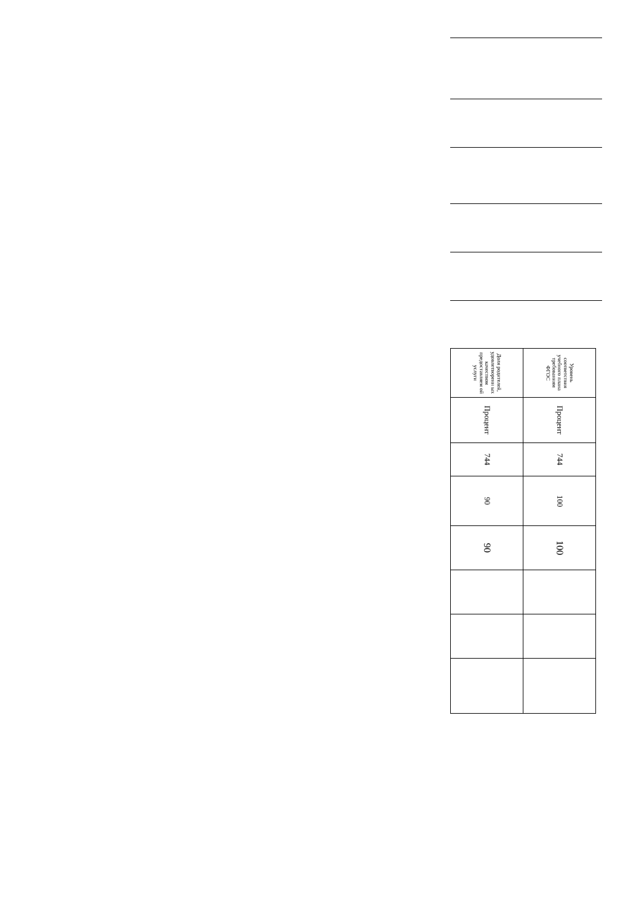| Уровень соответствия учебного плана требованиям ФГОС | Процент | 744 | 100 | 100 | | | |
| Доля родителей, удовлетворенн ых качеством предоставляем ой услуги | Процент | 744 | 90 | 90 | | | |